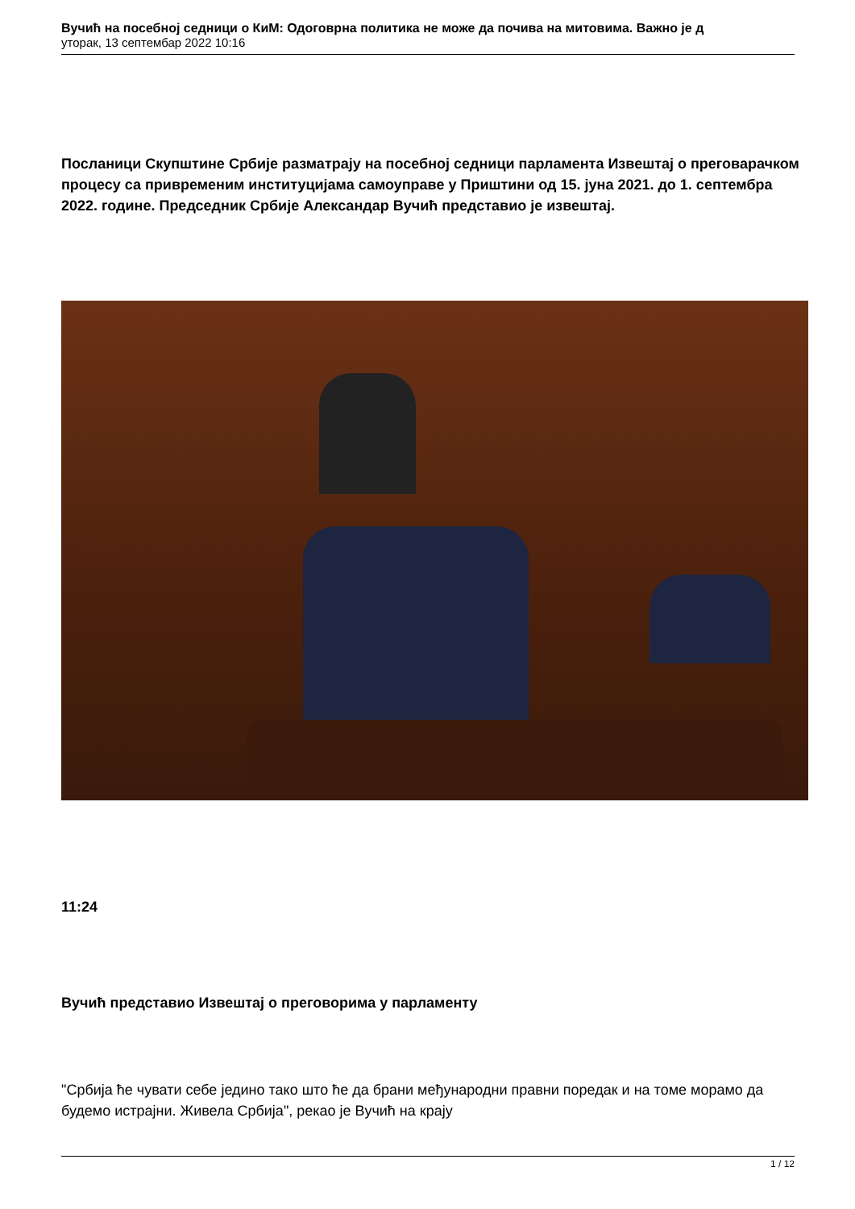Вучић на посебној седници о КиМ: Одоговрна политика не може да почива на митовима. Важно је д
уторак, 13 септембар 2022 10:16
Посланици Скупштине Србије разматрају на посебној седници парламента Извештај о преговарачком процесу са привременим институцијама самоуправе у Приштини од 15. јуна 2021. до 1. септембра 2022. године. Председник Србије Александар Вучић представио је извештај.
11:24
Вучић представио Извештај о преговорима у парламенту
"Србија ће чувати себе једино тако што ће да брани међународни правни поредак и на томе морамо да будемо истрајни. Живела Србија", рекао је Вучић на крају
1 / 12